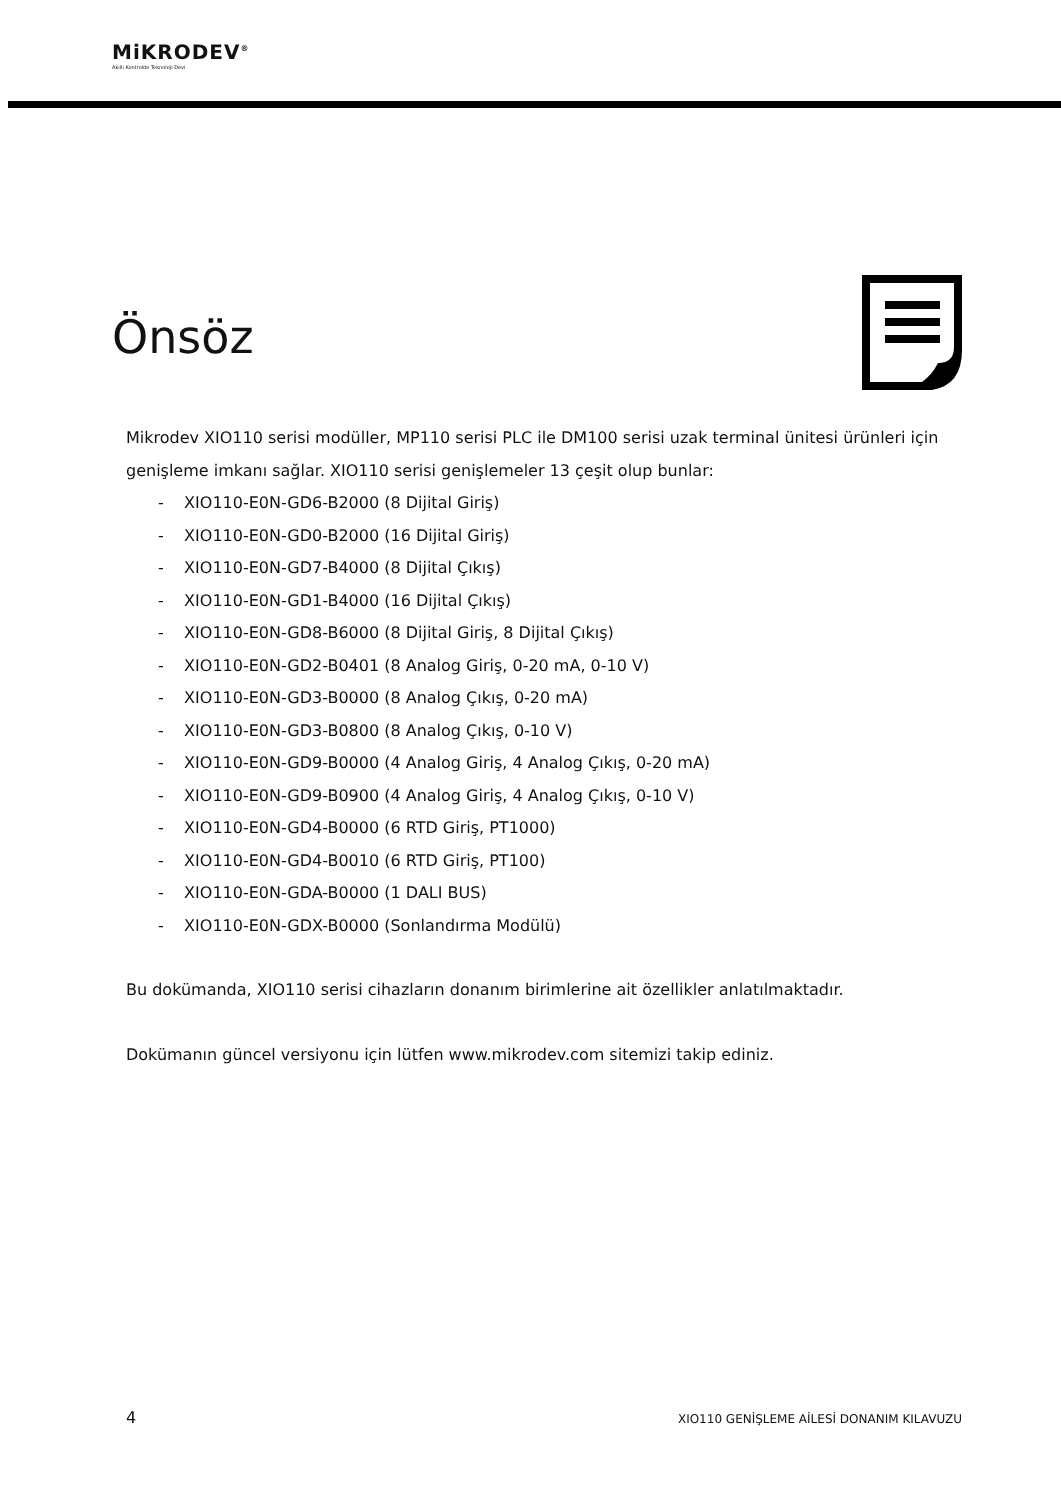MiKRODEV<sup>®</sup>
Akıllı Kontrolde Teknoloji Devi
Önsöz
Mikrodev XIO110 serisi modüller, MP110 serisi PLC ile DM100 serisi uzak terminal ünitesi ürünleri için genişleme imkanı sağlar. XIO110 serisi genişlemeler 13 çeşit olup bunlar:
- XIO110-E0N-GD6-B2000 (8 Dijital Giriş)
- XIO110-E0N-GD0-B2000 (16 Dijital Giriş)
- XIO110-E0N-GD7-B4000 (8 Dijital Çıkış)
- XIO110-E0N-GD1-B4000 (16 Dijital Çıkış)
- XIO110-E0N-GD8-B6000 (8 Dijital Giriş, 8 Dijital Çıkış)
- XIO110-E0N-GD2-B0401 (8 Analog Giriş, 0-20 mA, 0-10 V)
- XIO110-E0N-GD3-B0000 (8 Analog Çıkış, 0-20 mA)
- XIO110-E0N-GD3-B0800 (8 Analog Çıkış, 0-10 V)
- XIO110-E0N-GD9-B0000 (4 Analog Giriş, 4 Analog Çıkış, 0-20 mA)
- XIO110-E0N-GD9-B0900 (4 Analog Giriş, 4 Analog Çıkış, 0-10 V)
- XIO110-E0N-GD4-B0000 (6 RTD Giriş, PT1000)
- XIO110-E0N-GD4-B0010 (6 RTD Giriş, PT100)
- XIO110-E0N-GDA-B0000 (1 DALI BUS)
- XIO110-E0N-GDX-B0000 (Sonlandırma Modülü)
Bu dokümanda, XIO110 serisi cihazların donanım birimlerine ait özellikler anlatılmaktadır.
Dokümanın güncel versiyonu için lütfen www.mikrodev.com sitemizi takip ediniz.
4 XIO110 GENİŞLEME AİLESİ DONANIM KILAVUZU